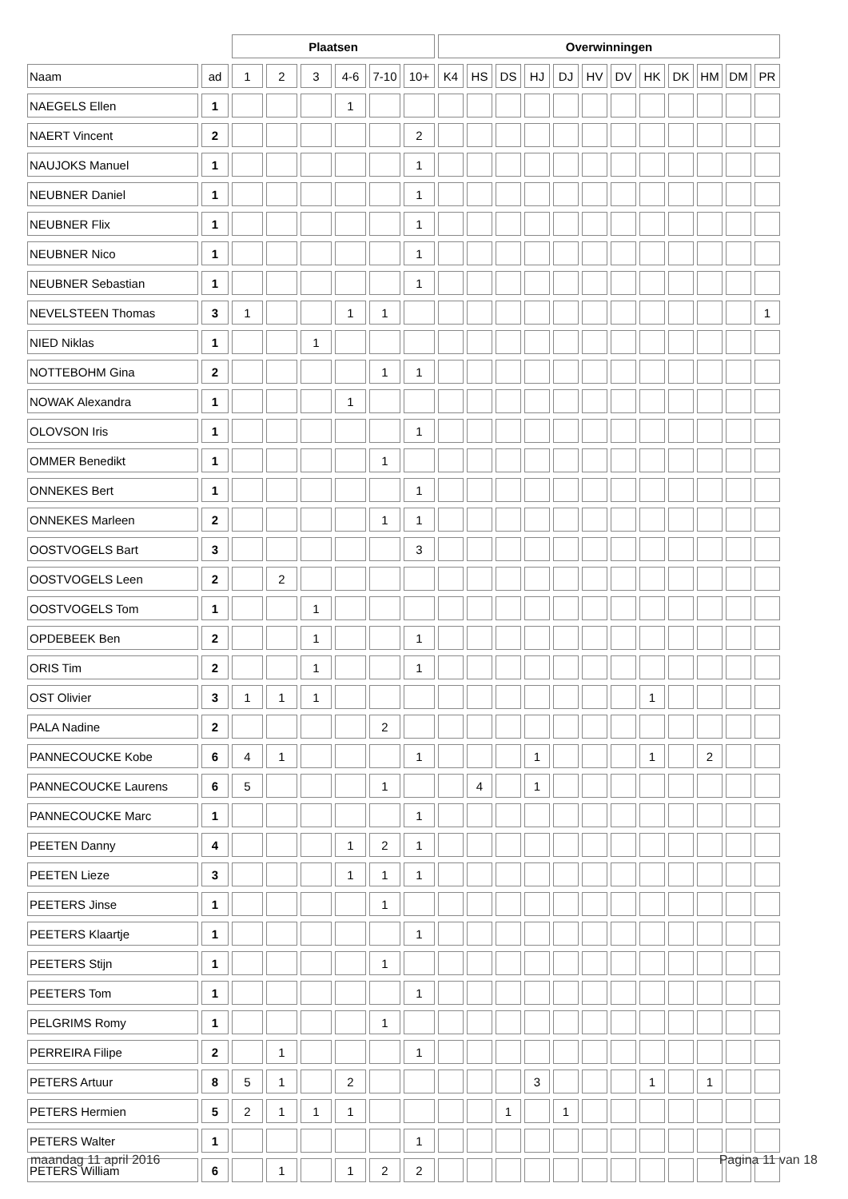| | | Plaatsen | | | | | | Overwinningen | | | | | | | | | | | |
| --- | --- | --- | --- | --- | --- | --- | --- | --- | --- | --- | --- | --- | --- | --- | --- | --- | --- | --- | --- |
| Naam | ad | 1 | 2 | 3 | 4-6 | 7-10 | 10+ | K4 | HS | DS | HJ | DJ | HV | DV | HK | DK | HM | DM | PR |
| NAEGELS Ellen | 1 | | | | 1 | | | | | | | | | | | | | | |
| NAERT Vincent | 2 | | | | | | 2 | | | | | | | | | | | | |
| NAUJOKS Manuel | 1 | | | | | | 1 | | | | | | | | | | | | |
| NEUBNER Daniel | 1 | | | | | | 1 | | | | | | | | | | | | |
| NEUBNER Flix | 1 | | | | | | 1 | | | | | | | | | | | | |
| NEUBNER Nico | 1 | | | | | | 1 | | | | | | | | | | | | |
| NEUBNER Sebastian | 1 | | | | | | 1 | | | | | | | | | | | | |
| NEVELSTEEN Thomas | 3 | 1 | | | 1 | 1 | | | | | | | | | | | | | 1 |
| NIED Niklas | 1 | | | 1 | | | | | | | | | | | | | | | |
| NOTTEBOHM Gina | 2 | | | | | 1 | 1 | | | | | | | | | | | | |
| NOWAK Alexandra | 1 | | | | 1 | | | | | | | | | | | | | | |
| OLOVSON Iris | 1 | | | | | | 1 | | | | | | | | | | | | |
| OMMER Benedikt | 1 | | | | | 1 | | | | | | | | | | | | | |
| ONNEKES Bert | 1 | | | | | | 1 | | | | | | | | | | | | |
| ONNEKES Marleen | 2 | | | | | 1 | 1 | | | | | | | | | | | | |
| OOSTVOGELS Bart | 3 | | | | | | 3 | | | | | | | | | | | | |
| OOSTVOGELS Leen | 2 | | 2 | | | | | | | | | | | | | | | | |
| OOSTVOGELS Tom | 1 | | | 1 | | | | | | | | | | | | | | | |
| OPDEBEEK Ben | 2 | | | 1 | | | 1 | | | | | | | | | | | | |
| ORIS Tim | 2 | | | 1 | | | 1 | | | | | | | | | | | | |
| OST Olivier | 3 | 1 | 1 | 1 | | | | | | | | | | | 1 | | | | |
| PALA Nadine | 2 | | | | | 2 | | | | | | | | | | | | | |
| PANNECOUCKE Kobe | 6 | 4 | 1 | | | | 1 | | | | 1 | | | | 1 | | 2 | | |
| PANNECOUCKE Laurens | 6 | 5 | | | | 1 | | | 4 | | 1 | | | | | | | | |
| PANNECOUCKE Marc | 1 | | | | | | 1 | | | | | | | | | | | | |
| PEETEN Danny | 4 | | | | 1 | 2 | 1 | | | | | | | | | | | | |
| PEETEN Lieze | 3 | | | | 1 | 1 | 1 | | | | | | | | | | | | |
| PEETERS Jinse | 1 | | | | | 1 | | | | | | | | | | | | | |
| PEETERS Klaartje | 1 | | | | | | 1 | | | | | | | | | | | | |
| PEETERS Stijn | 1 | | | | | 1 | | | | | | | | | | | | | |
| PEETERS Tom | 1 | | | | | | 1 | | | | | | | | | | | | |
| PELGRIMS Romy | 1 | | | | | 1 | | | | | | | | | | | | | |
| PERREIRA Filipe | 2 | | 1 | | | | 1 | | | | | | | | | | | | |
| PETERS Artuur | 8 | 5 | 1 | | 2 | | | | | | 3 | | | | 1 | | 1 | | |
| PETERS Hermien | 5 | 2 | 1 | 1 | 1 | | | | | 1 | | 1 | | | | | | | |
| PETERS Walter | 1 | | | | | | 1 | | | | | | | | | | | | |
| PETERS William | 6 | | 1 | | 1 | 2 | 2 | | | | | | | | | | | | |
maandag 11 april 2016 Pagina 11 van 18